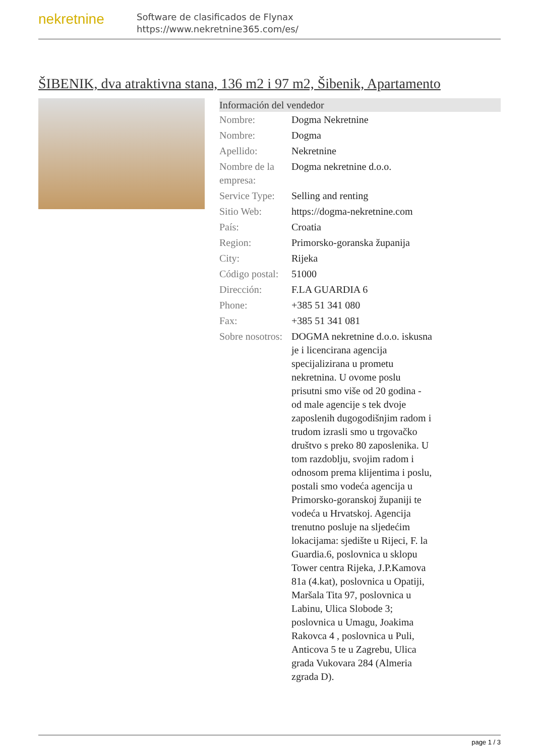nekretnine
Software de clasificados de Flynax
https://www.nekretnine365.com/es/
ŠIBENIK, dva atraktivna stana, 136 m2 i 97 m2, Šibenik, Apartamento
Información del vendedor
| Nombre: | Dogma Nekretnine |
| Nombre: | Dogma |
| Apellido: | Nekretnine |
| Nombre de la empresa: | Dogma nekretnine d.o.o. |
| Service Type: | Selling and renting |
| Sitio Web: | https://dogma-nekretnine.com |
| País: | Croatia |
| Region: | Primorsko-goranska županija |
| City: | Rijeka |
| Código postal: | 51000 |
| Dirección: | F.LA GUARDIA 6 |
| Phone: | +385 51 341 080 |
| Fax: | +385 51 341 081 |
| Sobre nosotros: | DOGMA nekretnine d.o.o. iskusna je i licencirana agencija specijalizirana u prometu nekretnina. U ovome poslu prisutni smo više od 20 godina - od male agencije s tek dvoje zaposlenih dugogodišnjim radom i trudom izrasli smo u trgovačko društvo s preko 80 zaposlenika. U tom razdoblju, svojim radom i odnosom prema klijentima i poslu, postali smo vodeća agencija u Primorsko-goranskoj županiji te vodeća u Hrvatskoj. Agencija trenutno posluje na sljedećim lokacijama: sjedište u Rijeci, F. la Guardia.6, poslovnica u sklopu Tower centra Rijeka, J.P.Kamova 81a (4.kat), poslovnica u Opatiji, Maršala Tita 97, poslovnica u Labinu, Ulica Slobode 3; poslovnica u Umagu, Joakima Rakovca 4 , poslovnica u Puli, Anticova 5 te u Zagrebu, Ulica grada Vukovara 284 (Almeria zgrada D). |
page 1 / 3